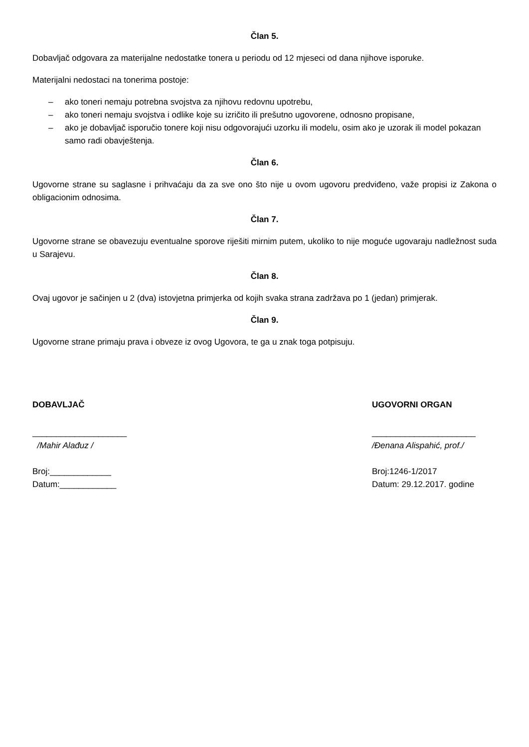Član 5.
Dobavljač odgovara za materijalne nedostatke tonera u periodu od 12 mjeseci od dana njihove isporuke.
Materijalni nedostaci na tonerima postoje:
– ako toneri nemaju potrebna svojstva za njihovu redovnu upotrebu,
– ako toneri nemaju svojstva i odlike koje su izričito ili prešutno ugovorene, odnosno propisane,
– ako je dobavljač isporučio tonere koji nisu odgovorajući uzorku ili modelu, osim ako je uzorak ili model pokazan samo radi obavještenja.
Član 6.
Ugovorne strane su saglasne i prihvaćaju da za sve ono što nije u ovom ugovoru predviđeno, važe propisi iz Zakona o obligacionim odnosima.
Član 7.
Ugovorne strane se obavezuju eventualne sporove riješiti mirnim putem, ukoliko to nije moguće ugovaraju nadležnost suda u Sarajevu.
Član 8.
Ovaj ugovor je sačinjen u 2 (dva) istovjetna primjerka od kojih svaka strana zadržava po 1 (jedan) primjerak.
Član 9.
Ugovorne strane primaju prava i obveze iz ovog Ugovora, te ga u znak toga potpisuju.
DOBAVLJAČ
____________________
/Mahir Alađuz /
Broj:_____________
Datum:____________
UGOVORNI ORGAN
______________________
/Đenana Alispahić, prof./
Broj:1246-1/2017
Datum: 29.12.2017. godine